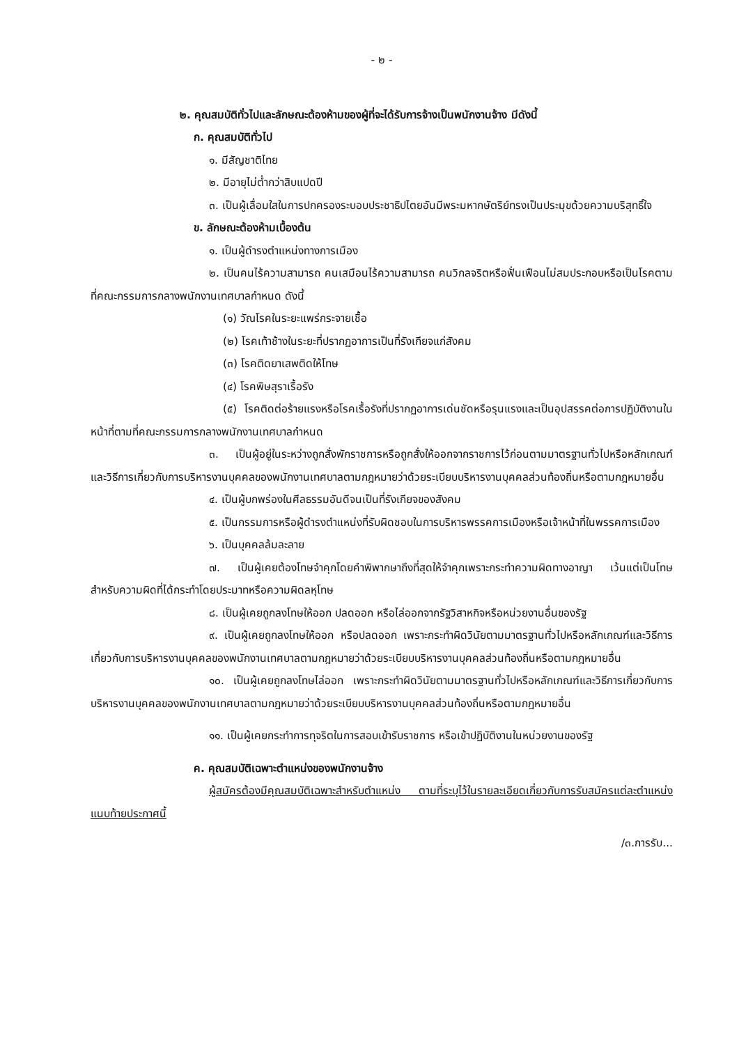- ๒ -
๒. คุณสมบัติทั่วไปและลักษณะต้องห้ามของผู้ที่จะได้รับการจ้างเป็นพนักงานจ้าง มีดังนี้
ก. คุณสมบัติทั่วไป
๑. มีสัญชาติไทย
๒. มีอายุไม่ต่ำกว่าสิบแปดปี
๓. เป็นผู้เลื่อมใสในการปกครองระบอบประชาธิปไตยอันมีพระมหากษัตริย์ทรงเป็นประมุขด้วยความบริสุทธิ์ใจ
ข. ลักษณะต้องห้ามเบื้องต้น
๑. เป็นผู้ดำรงตำแหน่งทางการเมือง
๒. เป็นคนไร้ความสามารถ คนเสมือนไร้ความสามารถ คนวิกลจริตหรือฟั่นเฟือนไม่สมประกอบหรือเป็นโรคตามที่คณะกรรมการกลางพนักงานเทศบาลกำหนด ดังนี้
(๑) วัณโรคในระยะแพร่กระจายเชื้อ
(๒) โรคเท้าช้างในระยะที่ปรากฏอาการเป็นที่รังเกียจแก่สังคม
(๓) โรคติดยาเสพติดให้โทษ
(๔) โรคพิษสุราเรื้อรัง
(๕) โรคติดต่อร้ายแรงหรือโรคเรื้อรังที่ปรากฏอาการเด่นชัดหรือรุนแรงและเป็นอุปสรรคต่อการปฏิบัติงานในหน้าที่ตามที่คณะกรรมการกลางพนักงานเทศบาลกำหนด
๓. เป็นผู้อยู่ในระหว่างถูกสั่งพักราชการหรือถูกสั่งให้ออกจากราชการไว้ก่อนตามมาตรฐานทั่วไปหรือหลักเกณฑ์และวิธีการเกี่ยวกับการบริหารงานบุคคลของพนักงานเทศบาลตามกฎหมายว่าด้วยระเบียบบริหารงานบุคคลส่วนท้องถิ่นหรือตามกฎหมายอื่น
๔. เป็นผู้บกพร่องในศีลธรรมอันดีจนเป็นที่รังเกียจของสังคม
๕. เป็นกรรมการหรือผู้ดำรงตำแหน่งที่รับผิดชอบในการบริหารพรรคการเมืองหรือเจ้าหน้าที่ในพรรคการเมือง
๖. เป็นบุคคลล้มละลาย
๗. เป็นผู้เคยต้องโทษจำคุกโดยคำพิพากษาถึงที่สุดให้จำคุกเพราะกระทำความผิดทางอาญา เว้นแต่เป็นโทษสำหรับความผิดที่ได้กระทำโดยประมาทหรือความผิดลหุโทษ
๘. เป็นผู้เคยถูกลงโทษให้ออก ปลดออก หรือไล่ออกจากรัฐวิสาหกิจหรือหน่วยงานอื่นของรัฐ
๙. เป็นผู้เคยถูกลงโทษให้ออก หรือปลดออก เพราะกระทำผิดวินัยตามมาตรฐานทั่วไปหรือหลักเกณฑ์และวิธีการเกี่ยวกับการบริหารงานบุคคลของพนักงานเทศบาลตามกฎหมายว่าด้วยระเบียบบริหารงานบุคคลส่วนท้องถิ่นหรือตามกฎหมายอื่น
๑๐. เป็นผู้เคยถูกลงโทษไล่ออก เพราะกระทำผิดวินัยตามมาตรฐานทั่วไปหรือหลักเกณฑ์และวิธีการเกี่ยวกับการบริหารงานบุคคลของพนักงานเทศบาลตามกฎหมายว่าด้วยระเบียบบริหารงานบุคคลส่วนท้องถิ่นหรือตามกฎหมายอื่น
๑๑. เป็นผู้เคยกระทำการทุจริตในการสอบเข้ารับราชการ หรือเข้าปฏิบัติงานในหน่วยงานของรัฐ
ค. คุณสมบัติเฉพาะตำแหน่งของพนักงานจ้าง
ผู้สมัครต้องมีคุณสมบัติเฉพาะสำหรับตำแหน่ง ตามที่ระบุไว้ในรายละเอียดเกี่ยวกับการรับสมัครแต่ละตำแหน่งแนบท้ายประกาศนี้
/๓.การรับ...